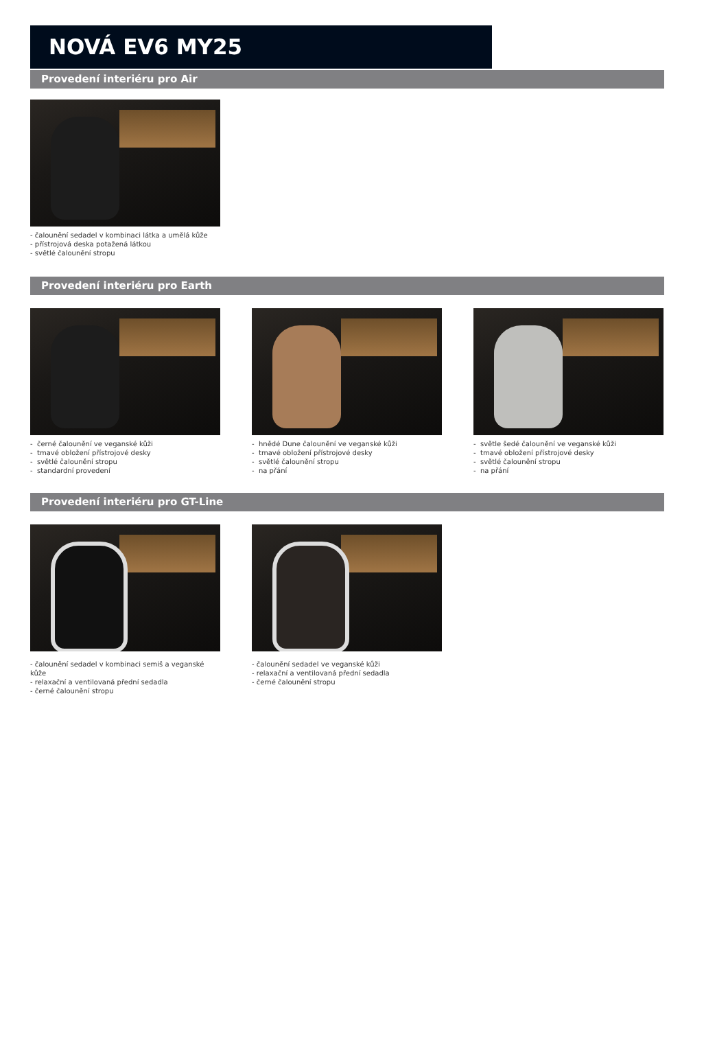NOVÁ EV6 MY25
Provedení interiéru pro Air
- čalounění sedadel v kombinaci látka a umělá kůže
- přístrojová deska potažená látkou
- světlé čalounění stropu
Provedení interiéru pro Earth
- černé čalounění ve veganské kůži
- tmavé obložení přístrojové desky
- světlé čalounění stropu
- standardní provedení
- hnědé Dune čalounění ve veganské kůži
- tmavé obložení přístrojové desky
- světlé čalounění stropu
- na přání
- světle šedé čalounění ve veganské kůži
- tmavé obložení přístrojové desky
- světlé čalounění stropu
- na přání
Provedení interiéru pro GT-Line
- čalounění sedadel v kombinaci semiš a veganské kůže
- relaxační a ventilovaná přední sedadla
- černé čalounění stropu
- čalounění sedadel ve veganské kůži
- relaxační a ventilovaná přední sedadla
- černé čalounění stropu